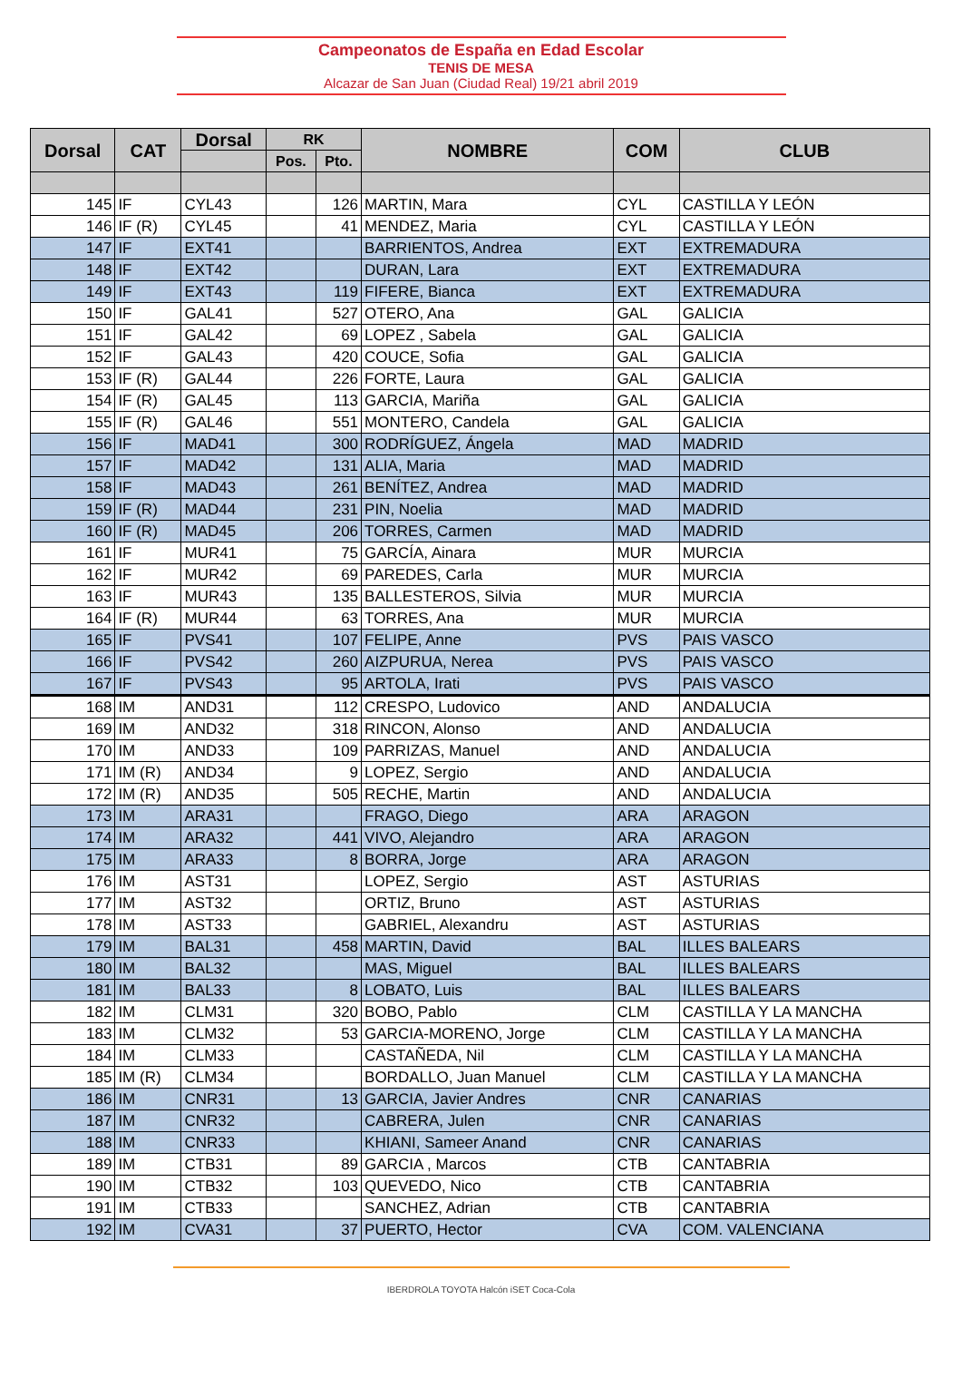Campeonatos de España en Edad Escolar
TENIS DE MESA
Alcazar de San Juan (Ciudad Real) 19/21 abril 2019
| Dorsal | CAT | Dorsal | RK | | NOMBRE | COM | CLUB |
| --- | --- | --- | --- | --- | --- | --- | --- |
| | | | Pos. | Pto. | | | |
| 145 | IF | CYL43 | | 126 | MARTIN, Mara | CYL | CASTILLA Y LEÓN |
| 146 | IF (R) | CYL45 | | 41 | MENDEZ, Maria | CYL | CASTILLA Y LEÓN |
| 147 | IF | EXT41 | | | BARRIENTOS, Andrea | EXT | EXTREMADURA |
| 148 | IF | EXT42 | | | DURAN, Lara | EXT | EXTREMADURA |
| 149 | IF | EXT43 | | 119 | FIFERE, Bianca | EXT | EXTREMADURA |
| 150 | IF | GAL41 | | 527 | OTERO, Ana | GAL | GALICIA |
| 151 | IF | GAL42 | | 69 | LOPEZ , Sabela | GAL | GALICIA |
| 152 | IF | GAL43 | | 420 | COUCE, Sofia | GAL | GALICIA |
| 153 | IF (R) | GAL44 | | 226 | FORTE, Laura | GAL | GALICIA |
| 154 | IF (R) | GAL45 | | 113 | GARCIA, Mariña | GAL | GALICIA |
| 155 | IF (R) | GAL46 | | 551 | MONTERO, Candela | GAL | GALICIA |
| 156 | IF | MAD41 | | 300 | RODRÍGUEZ, Ángela | MAD | MADRID |
| 157 | IF | MAD42 | | 131 | ALIA, Maria | MAD | MADRID |
| 158 | IF | MAD43 | | 261 | BENÍTEZ, Andrea | MAD | MADRID |
| 159 | IF (R) | MAD44 | | 231 | PIN, Noelia | MAD | MADRID |
| 160 | IF (R) | MAD45 | | 206 | TORRES, Carmen | MAD | MADRID |
| 161 | IF | MUR41 | | 75 | GARCÍA, Ainara | MUR | MURCIA |
| 162 | IF | MUR42 | | 69 | PAREDES, Carla | MUR | MURCIA |
| 163 | IF | MUR43 | | 135 | BALLESTEROS, Silvia | MUR | MURCIA |
| 164 | IF (R) | MUR44 | | 63 | TORRES, Ana | MUR | MURCIA |
| 165 | IF | PVS41 | | 107 | FELIPE, Anne | PVS | PAIS VASCO |
| 166 | IF | PVS42 | | 260 | AIZPURUA, Nerea | PVS | PAIS VASCO |
| 167 | IF | PVS43 | | 95 | ARTOLA, Irati | PVS | PAIS VASCO |
| 168 | IM | AND31 | | 112 | CRESPO, Ludovico | AND | ANDALUCIA |
| 169 | IM | AND32 | | 318 | RINCON, Alonso | AND | ANDALUCIA |
| 170 | IM | AND33 | | 109 | PARRIZAS, Manuel | AND | ANDALUCIA |
| 171 | IM (R) | AND34 | | 9 | LOPEZ, Sergio | AND | ANDALUCIA |
| 172 | IM (R) | AND35 | | 505 | RECHE, Martin | AND | ANDALUCIA |
| 173 | IM | ARA31 | | | FRAGO, Diego | ARA | ARAGON |
| 174 | IM | ARA32 | | 441 | VIVO, Alejandro | ARA | ARAGON |
| 175 | IM | ARA33 | | 8 | BORRA, Jorge | ARA | ARAGON |
| 176 | IM | AST31 | | | LOPEZ, Sergio | AST | ASTURIAS |
| 177 | IM | AST32 | | | ORTIZ, Bruno | AST | ASTURIAS |
| 178 | IM | AST33 | | | GABRIEL, Alexandru | AST | ASTURIAS |
| 179 | IM | BAL31 | | 458 | MARTIN, David | BAL | ILLES BALEARS |
| 180 | IM | BAL32 | | | MAS, Miguel | BAL | ILLES BALEARS |
| 181 | IM | BAL33 | | 8 | LOBATO, Luis | BAL | ILLES BALEARS |
| 182 | IM | CLM31 | | 320 | BOBO, Pablo | CLM | CASTILLA Y LA MANCHA |
| 183 | IM | CLM32 | | 53 | GARCIA-MORENO, Jorge | CLM | CASTILLA Y LA MANCHA |
| 184 | IM | CLM33 | | | CASTAÑEDA, Nil | CLM | CASTILLA Y LA MANCHA |
| 185 | IM (R) | CLM34 | | | BORDALLO, Juan Manuel | CLM | CASTILLA Y LA MANCHA |
| 186 | IM | CNR31 | | 13 | GARCIA, Javier Andres | CNR | CANARIAS |
| 187 | IM | CNR32 | | | CABRERA, Julen | CNR | CANARIAS |
| 188 | IM | CNR33 | | | KHIANI, Sameer Anand | CNR | CANARIAS |
| 189 | IM | CTB31 | | 89 | GARCIA , Marcos | CTB | CANTABRIA |
| 190 | IM | CTB32 | | 103 | QUEVEDO, Nico | CTB | CANTABRIA |
| 191 | IM | CTB33 | | | SANCHEZ, Adrian | CTB | CANTABRIA |
| 192 | IM | CVA31 | | 37 | PUERTO, Hector | CVA | COM. VALENCIANA |
IBERDROLA TOYOTA Halcón iSET Coca-Cola